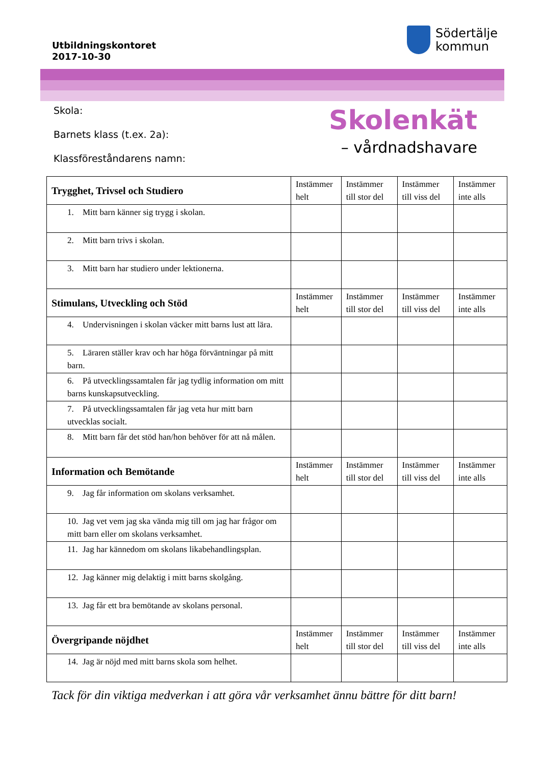Utbildningskontoret
2017-10-30
Södertälje
kommun
Skola:
Barnets klass (t.ex. 2a):
Klassföreståndarens namn:
Skolenkät
– vårdnadshavare
| Trygghet, Trivsel och Studiero | Instämmer helt | Instämmer till stor del | Instämmer till viss del | Instämmer inte alls |
| --- | --- | --- | --- | --- |
| 1. Mitt barn känner sig trygg i skolan. | | | | |
| 2. Mitt barn trivs i skolan. | | | | |
| 3. Mitt barn har studiero under lektionerna. | | | | |
| Stimulans, Utveckling och Stöd | Instämmer helt | Instämmer till stor del | Instämmer till viss del | Instämmer inte alls |
| 4. Undervisningen i skolan väcker mitt barns lust att lära. | | | | |
| 5. Läraren ställer krav och har höga förväntningar på mitt barn. | | | | |
| 6. På utvecklingssamtalen får jag tydlig information om mitt barns kunskapsutveckling. | | | | |
| 7. På utvecklingssamtalen får jag veta hur mitt barn utvecklas socialt. | | | | |
| 8. Mitt barn får det stöd han/hon behöver för att nå målen. | | | | |
| Information och Bemötande | Instämmer helt | Instämmer till stor del | Instämmer till viss del | Instämmer inte alls |
| 9. Jag får information om skolans verksamhet. | | | | |
| 10. Jag vet vem jag ska vända mig till om jag har frågor om mitt barn eller om skolans verksamhet. | | | | |
| 11. Jag har kännedom om skolans likabehandlingsplan. | | | | |
| 12. Jag känner mig delaktig i mitt barns skolgång. | | | | |
| 13. Jag får ett bra bemötande av skolans personal. | | | | |
| Övergripande nöjdhet | Instämmer helt | Instämmer till stor del | Instämmer till viss del | Instämmer inte alls |
| 14. Jag är nöjd med mitt barns skola som helhet. | | | | |
Tack för din viktiga medverkan i att göra vår verksamhet ännu bättre för ditt barn!